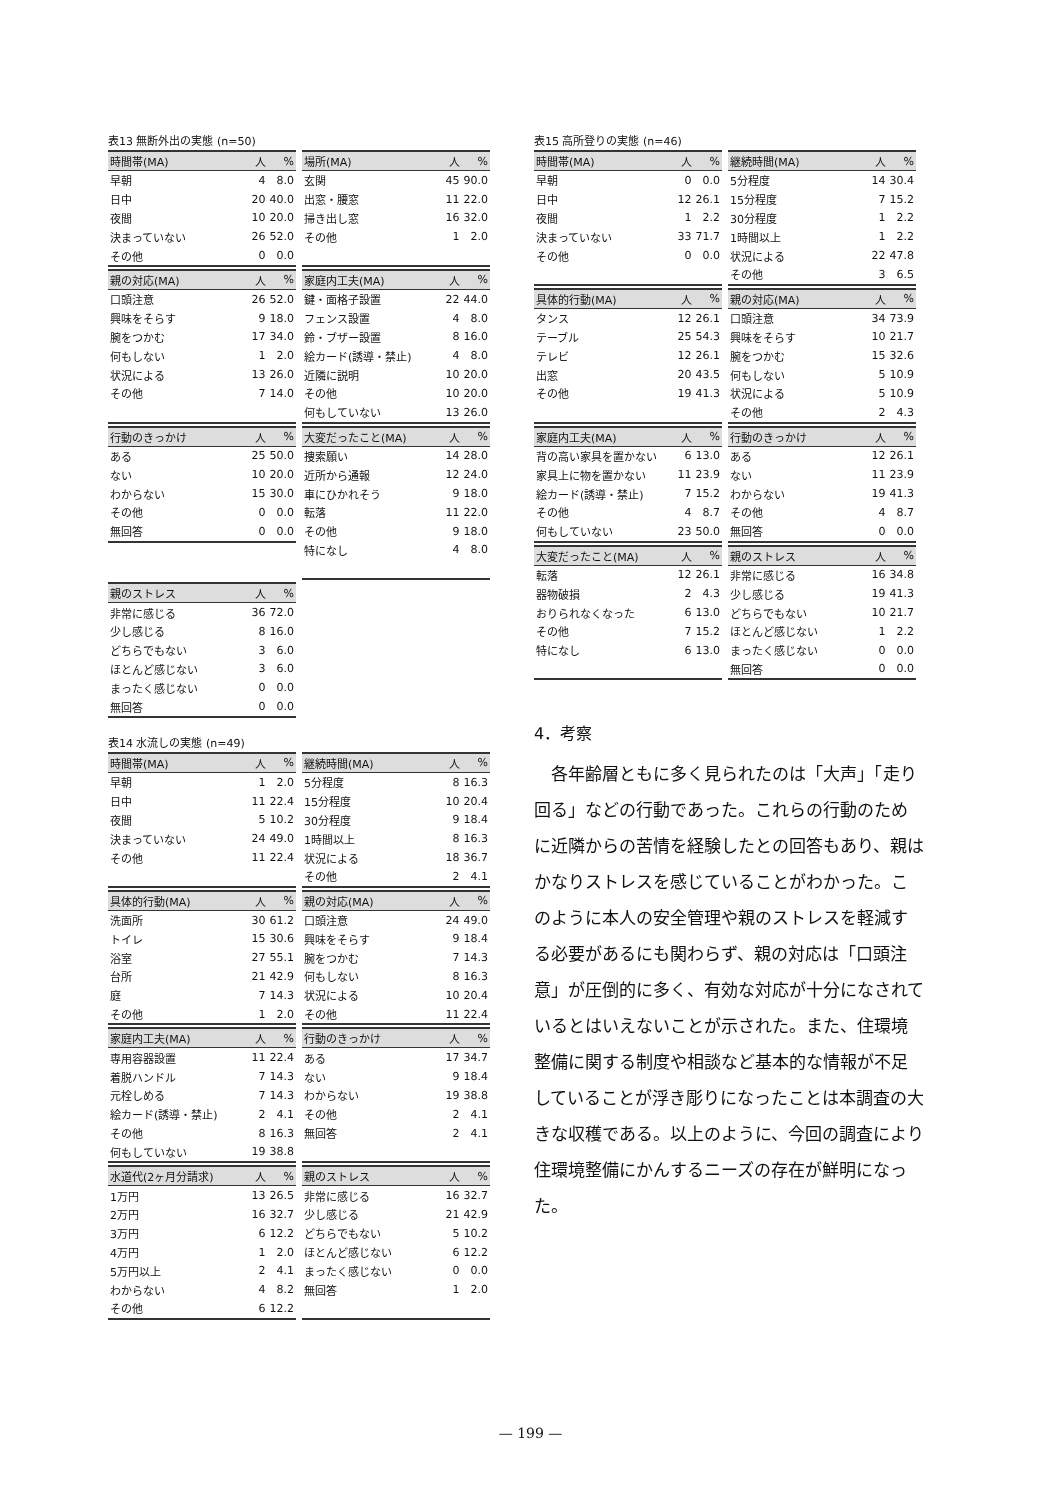表13 無断外出の実態 (n=50)
| 時間帯(MA) | 人 | % |
| --- | --- | --- |
| 早朝 | 4 | 8.0 |
| 日中 | 20 | 40.0 |
| 夜間 | 10 | 20.0 |
| 決まっていない | 26 | 52.0 |
| その他 | 0 | 0.0 |
| 場所(MA) | 人 | % |
| --- | --- | --- |
| 玄関 | 45 | 90.0 |
| 出窓・腰窓 | 11 | 22.0 |
| 掃き出し窓 | 16 | 32.0 |
| その他 | 1 | 2.0 |
| 親の対応(MA) | 人 | % |
| --- | --- | --- |
| 口頭注意 | 26 | 52.0 |
| 興味をそらす | 9 | 18.0 |
| 腕をつかむ | 17 | 34.0 |
| 何もしない | 1 | 2.0 |
| 状況による | 13 | 26.0 |
| その他 | 7 | 14.0 |
| 家庭内工夫(MA) | 人 | % |
| --- | --- | --- |
| 鍵・面格子設置 | 22 | 44.0 |
| フェンス設置 | 4 | 8.0 |
| 鈴・ブザー設置 | 8 | 16.0 |
| 絵カード(誘導・禁止) | 4 | 8.0 |
| 近隣に説明 | 10 | 20.0 |
| その他 | 10 | 20.0 |
| 何もしていない | 13 | 26.0 |
| 行動のきっかけ | 人 | % |
| --- | --- | --- |
| ある | 25 | 50.0 |
| ない | 10 | 20.0 |
| わからない | 15 | 30.0 |
| その他 | 0 | 0.0 |
| 無回答 | 0 | 0.0 |
| 大変だったこと(MA) | 人 | % |
| --- | --- | --- |
| 捜索願い | 14 | 28.0 |
| 近所から通報 | 12 | 24.0 |
| 車にひかれそう | 9 | 18.0 |
| 転落 | 11 | 22.0 |
| その他 | 9 | 18.0 |
| 特になし | 4 | 8.0 |
| 親のストレス | 人 | % |
| --- | --- | --- |
| 非常に感じる | 36 | 72.0 |
| 少し感じる | 8 | 16.0 |
| どちらでもない | 3 | 6.0 |
| ほとんど感じない | 3 | 6.0 |
| まったく感じない | 0 | 0.0 |
| 無回答 | 0 | 0.0 |
表14 水流しの実態 (n=49)
| 時間帯(MA) | 人 | % |
| --- | --- | --- |
| 早朝 | 1 | 2.0 |
| 日中 | 11 | 22.4 |
| 夜間 | 5 | 10.2 |
| 決まっていない | 24 | 49.0 |
| その他 | 11 | 22.4 |
| 継続時間(MA) | 人 | % |
| --- | --- | --- |
| 5分程度 | 8 | 16.3 |
| 15分程度 | 10 | 20.4 |
| 30分程度 | 9 | 18.4 |
| 1時間以上 | 8 | 16.3 |
| 状況による | 18 | 36.7 |
| その他 | 2 | 4.1 |
| 具体的行動(MA) | 人 | % |
| --- | --- | --- |
| 洗面所 | 30 | 61.2 |
| トイレ | 15 | 30.6 |
| 浴室 | 27 | 55.1 |
| 台所 | 21 | 42.9 |
| 庭 | 7 | 14.3 |
| その他 | 1 | 2.0 |
| 親の対応(MA) | 人 | % |
| --- | --- | --- |
| 口頭注意 | 24 | 49.0 |
| 興味をそらす | 9 | 18.4 |
| 腕をつかむ | 7 | 14.3 |
| 何もしない | 8 | 16.3 |
| 状況による | 10 | 20.4 |
| その他 | 11 | 22.4 |
| 家庭内工夫(MA) | 人 | % |
| --- | --- | --- |
| 専用容器設置 | 11 | 22.4 |
| 着脱ハンドル | 7 | 14.3 |
| 元栓しめる | 7 | 14.3 |
| 絵カード(誘導・禁止) | 2 | 4.1 |
| その他 | 8 | 16.3 |
| 何もしていない | 19 | 38.8 |
| 行動のきっかけ | 人 | % |
| --- | --- | --- |
| ある | 17 | 34.7 |
| ない | 9 | 18.4 |
| わからない | 19 | 38.8 |
| その他 | 2 | 4.1 |
| 無回答 | 2 | 4.1 |
| 水道代(2ヶ月分請求) | 人 | % |
| --- | --- | --- |
| 1万円 | 13 | 26.5 |
| 2万円 | 16 | 32.7 |
| 3万円 | 6 | 12.2 |
| 4万円 | 1 | 2.0 |
| 5万円以上 | 2 | 4.1 |
| わからない | 4 | 8.2 |
| その他 | 6 | 12.2 |
| 親のストレス | 人 | % |
| --- | --- | --- |
| 非常に感じる | 16 | 32.7 |
| 少し感じる | 21 | 42.9 |
| どちらでもない | 5 | 10.2 |
| ほとんど感じない | 6 | 12.2 |
| まったく感じない | 0 | 0.0 |
| 無回答 | 1 | 2.0 |
表15 高所登りの実態 (n=46)
| 時間帯(MA) | 人 | % |
| --- | --- | --- |
| 早朝 | 0 | 0.0 |
| 日中 | 12 | 26.1 |
| 夜間 | 1 | 2.2 |
| 決まっていない | 33 | 71.7 |
| その他 | 0 | 0.0 |
| 継続時間(MA) | 人 | % |
| --- | --- | --- |
| 5分程度 | 14 | 30.4 |
| 15分程度 | 7 | 15.2 |
| 30分程度 | 1 | 2.2 |
| 1時間以上 | 1 | 2.2 |
| 状況による | 22 | 47.8 |
| その他 | 3 | 6.5 |
| 具体的行動(MA) | 人 | % |
| --- | --- | --- |
| タンス | 12 | 26.1 |
| テーブル | 25 | 54.3 |
| テレビ | 12 | 26.1 |
| 出窓 | 20 | 43.5 |
| その他 | 19 | 41.3 |
| 親の対応(MA) | 人 | % |
| --- | --- | --- |
| 口頭注意 | 34 | 73.9 |
| 興味をそらす | 10 | 21.7 |
| 腕をつかむ | 15 | 32.6 |
| 何もしない | 5 | 10.9 |
| 状況による | 5 | 10.9 |
| その他 | 2 | 4.3 |
| 家庭内工夫(MA) | 人 | % |
| --- | --- | --- |
| 背の高い家具を置かない | 6 | 13.0 |
| 家具上に物を置かない | 11 | 23.9 |
| 絵カード(誘導・禁止) | 7 | 15.2 |
| その他 | 4 | 8.7 |
| 何もしていない | 23 | 50.0 |
| 行動のきっかけ | 人 | % |
| --- | --- | --- |
| ある | 12 | 26.1 |
| ない | 11 | 23.9 |
| わからない | 19 | 41.3 |
| その他 | 4 | 8.7 |
| 無回答 | 0 | 0.0 |
| 大変だったこと(MA) | 人 | % |
| --- | --- | --- |
| 転落 | 12 | 26.1 |
| 器物破損 | 2 | 4.3 |
| おりられなくなった | 6 | 13.0 |
| その他 | 7 | 15.2 |
| 特になし | 6 | 13.0 |
| 親のストレス | 人 | % |
| --- | --- | --- |
| 非常に感じる | 16 | 34.8 |
| 少し感じる | 19 | 41.3 |
| どちらでもない | 10 | 21.7 |
| ほとんど感じない | 1 | 2.2 |
| まったく感じない | 0 | 0.0 |
| 無回答 | 0 | 0.0 |
4．考察
　各年齢層ともに多く見られたのは「大声」「走り回る」などの行動であった。これらの行動のために近隣からの苦情を経験したとの回答もあり、親はかなりストレスを感じていることがわかった。このように本人の安全管理や親のストレスを軽減する必要があるにも関わらず、親の対応は「口頭注意」が圧倒的に多く、有効な対応が十分になされているとはいえないことが示された。また、住環境整備に関する制度や相談など基本的な情報が不足していることが浮き彫りになったことは本調査の大きな収穫である。以上のように、今回の調査により住環境整備にかんするニーズの存在が鮮明になった。
— 199 —